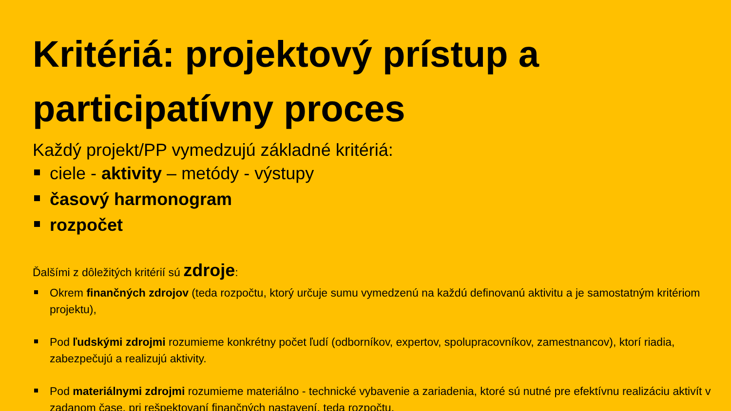Kritériá: projektový prístup a participatívny proces
Každý projekt/PP vymedzujú základné kritériá:
ciele - aktivity – metódy - výstupy
časový harmonogram
rozpočet
Ďalšími z dôležitých kritérií sú zdroje:
Okrem finančných zdrojov (teda rozpočtu, ktorý určuje sumu vymedzenú na každú definovanú aktivitu a je samostatným kritériom projektu),
Pod ľudskými zdrojmi rozumieme konkrétny počet ľudí (odborníkov, expertov, spolupracovníkov, zamestnancov), ktorí riadia, zabezpečujú a realizujú aktivity.
Pod materiálnymi zdrojmi rozumieme materiálno - technické vybavenie a zariadenia, ktoré sú nutné pre efektívnu realizáciu aktivít v zadanom čase, pri rešpektovaní finančných nastavení, teda rozpočtu.